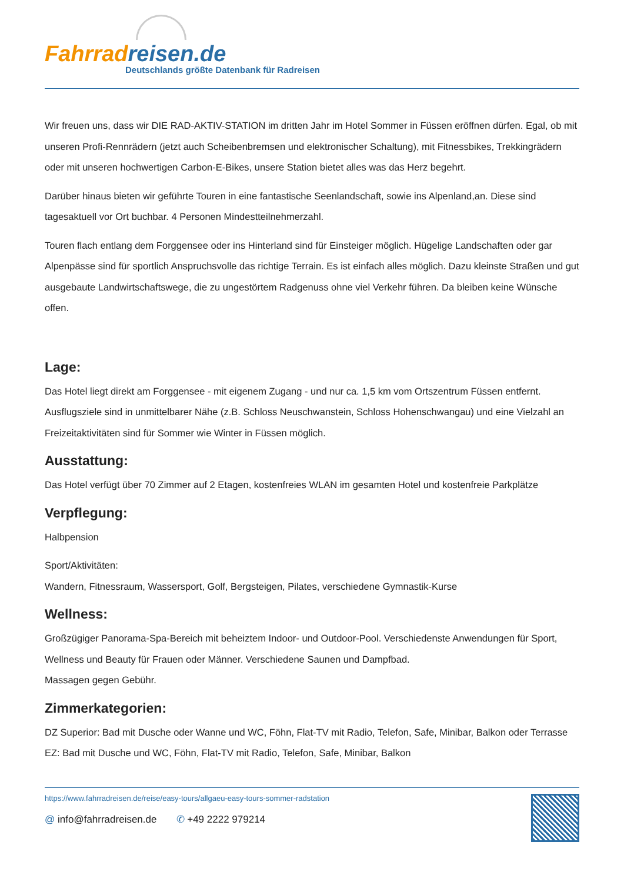Fahrradreisen.de
Deutschlands größte Datenbank für Radreisen
Wir freuen uns, dass wir DIE RAD-AKTIV-STATION im dritten Jahr im Hotel Sommer in Füssen eröffnen dürfen. Egal, ob mit unseren Profi-Rennrädern (jetzt auch Scheibenbremsen und elektronischer Schaltung), mit Fitnessbikes, Trekkingrädern oder mit unseren hochwertigen Carbon-E-Bikes, unsere Station bietet alles was das Herz begehrt.
Darüber hinaus bieten wir geführte Touren in eine fantastische Seenlandschaft, sowie ins Alpenland,an. Diese sind tagesaktuell vor Ort buchbar. 4 Personen Mindestteilnehmerzahl.
Touren flach entlang dem Forggensee oder ins Hinterland sind für Einsteiger möglich. Hügelige Landschaften oder gar Alpenpässe sind für sportlich Anspruchsvolle das richtige Terrain. Es ist einfach alles möglich. Dazu kleinste Straßen und gut ausgebaute Landwirtschaftswege, die zu ungestörtem Radgenuss ohne viel Verkehr führen. Da bleiben keine Wünsche offen.
Lage:
Das Hotel liegt direkt am Forggensee - mit eigenem Zugang - und nur ca. 1,5 km vom Ortszentrum Füssen entfernt. Ausflugsziele sind in unmittelbarer Nähe (z.B. Schloss Neuschwanstein, Schloss Hohenschwangau) und eine Vielzahl an Freizeitaktivitäten sind für Sommer wie Winter in Füssen möglich.
Ausstattung:
Das Hotel verfügt über 70 Zimmer auf 2 Etagen, kostenfreies WLAN im gesamten Hotel und kostenfreie Parkplätze
Verpflegung:
Halbpension
Sport/Aktivitäten:
Wandern, Fitnessraum, Wassersport, Golf, Bergsteigen, Pilates, verschiedene Gymnastik-Kurse
Wellness:
Großzügiger Panorama-Spa-Bereich mit beheiztem Indoor- und Outdoor-Pool. Verschiedenste Anwendungen für Sport, Wellness und Beauty für Frauen oder Männer. Verschiedene Saunen und Dampfbad.
Massagen gegen Gebühr.
Zimmerkategorien:
DZ Superior: Bad mit Dusche oder Wanne und WC, Föhn, Flat-TV mit Radio, Telefon, Safe, Minibar, Balkon oder Terrasse
EZ: Bad mit Dusche und WC, Föhn, Flat-TV mit Radio, Telefon, Safe, Minibar, Balkon
https://www.fahrradreisen.de/reise/easy-tours/allgaeu-easy-tours-sommer-radstation
@ info@fahrradreisen.de ✆ +49 2222 979214